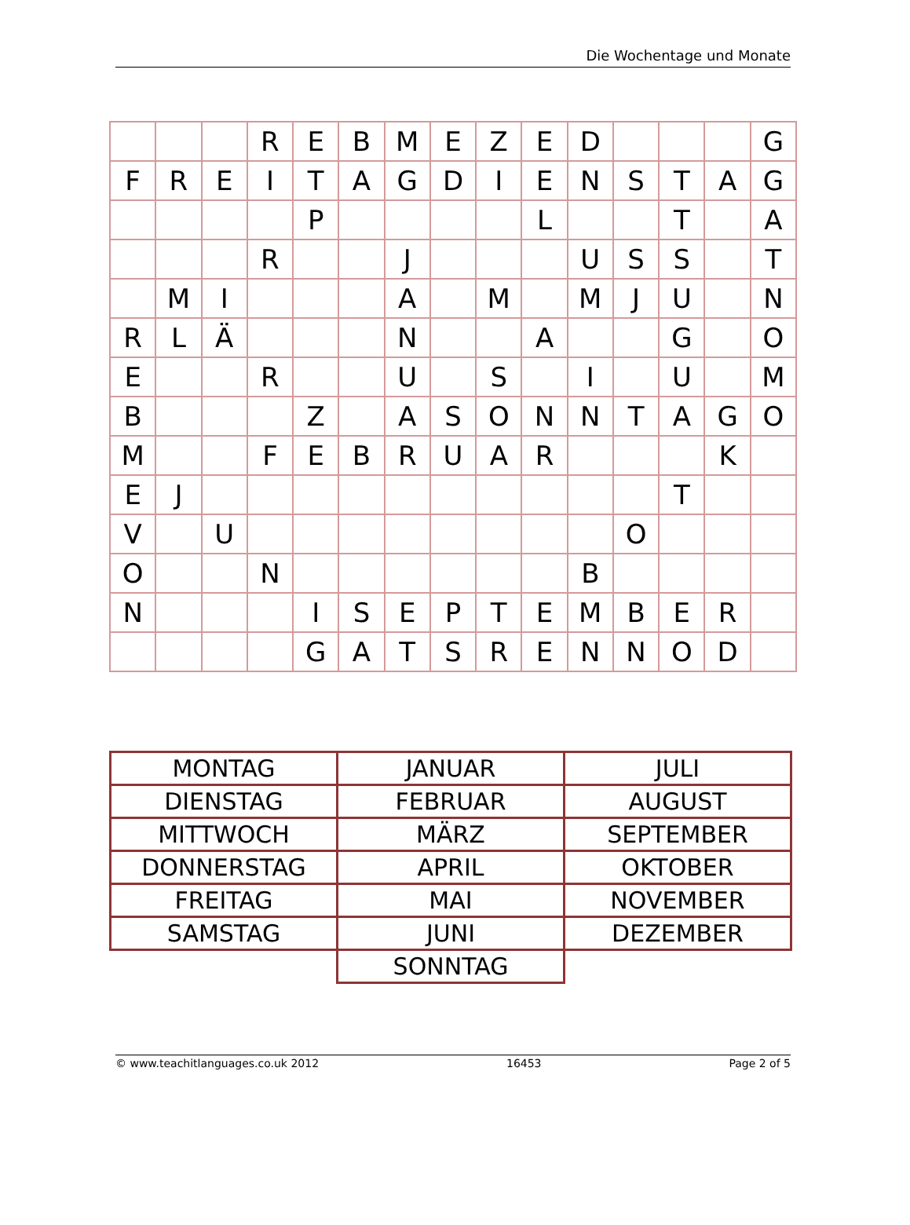Die Wochentage und Monate
| | | | R | E | B | M | E | Z | E | D | | | | G |
| F | R | E | I | T | A | G | D | I | E | N | S | T | A | G |
| | | | | P | | | | | L | | | T | | A |
| | | | R | | | J | | | | U | S | S | | T |
| | M | I | | | | A | | M | | M | J | U | | N |
| R | L | Ä | | | | N | | | A | | | G | | O |
| E | | | R | | | U | | S | | I | | U | | M |
| B | | | | Z | | A | S | O | N | N | T | A | G | O |
| M | | | F | E | B | R | U | A | R | | | | K | |
| E | J | | | | | | | | | | | T | | |
| V | | U | | | | | | | | | O | | | |
| O | | | N | | | | | | | B | | | | |
| N | | | | I | S | E | P | T | E | M | B | E | R | |
| | | | | G | A | T | S | R | E | N | N | O | D | |
| MONTAG | JANUAR | JULI |
| DIENSTAG | FEBRUAR | AUGUST |
| MITTWOCH | MÄRZ | SEPTEMBER |
| DONNERSTAG | APRIL | OKTOBER |
| FREITAG | MAI | NOVEMBER |
| SAMSTAG | JUNI | DEZEMBER |
| | SONNTAG | |
© www.teachitlanguages.co.uk 2012 16453 Page 2 of 5